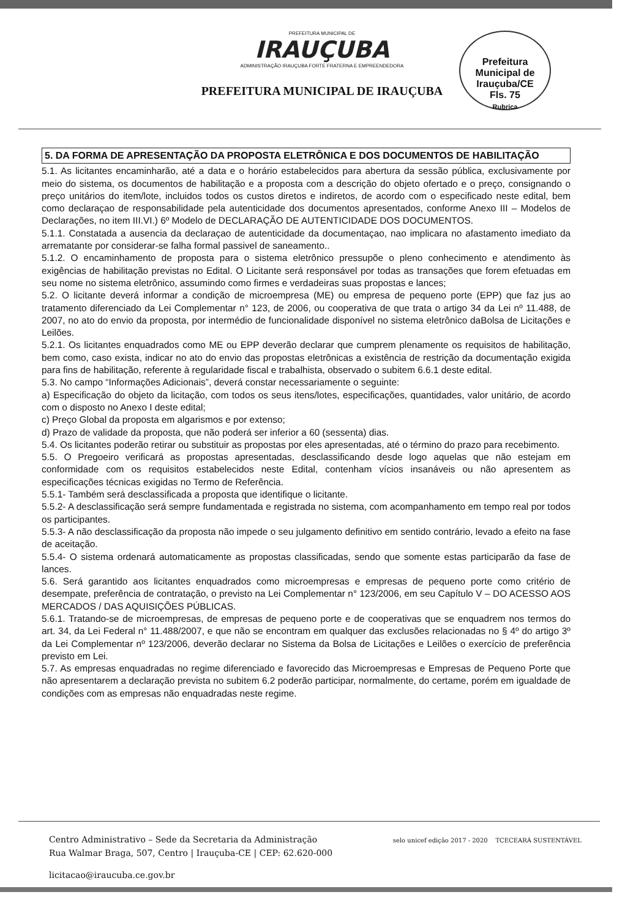PREFEITURA MUNICIPAL DE
IRAUÇUBA
ADMINISTRAÇÃO IRAUÇUBA FORTE FRATERNA E EMPREENDEDORA
PREFEITURA MUNICIPAL DE IRAUÇUBA
Prefeitura Municipal de Irauçuba/CE
Fls. 75
Rubrica
5. DA FORMA DE APRESENTAÇÃO DA PROPOSTA ELETRÔNICA E DOS DOCUMENTOS DE HABILITAÇÃO
5.1. As licitantes encaminharão, até a data e o horário estabelecidos para abertura da sessão pública, exclusivamente por meio do sistema, os documentos de habilitação e a proposta com a descrição do objeto ofertado e o preço, consignando o preço unitários do item/lote, incluidos todos os custos diretos e indiretos, de acordo com o especificado neste edital, bem como declaraçao de responsabilidade pela autenticidade dos documentos apresentados, conforme Anexo III – Modelos de Declarações, no item III.VI.) 6º Modelo de DECLARAÇÃO DE AUTENTICIDADE DOS DOCUMENTOS.
5.1.1. Constatada a ausencia da declaraçao de autenticidade da documentaçao, nao implicara no afastamento imediato da arrematante por considerar-se falha formal passivel de saneamento..
5.1.2. O encaminhamento de proposta para o sistema eletrônico pressupõe o pleno conhecimento e atendimento às exigências de habilitação previstas no Edital. O Licitante será responsável por todas as transações que forem efetuadas em seu nome no sistema eletrônico, assumindo como firmes e verdadeiras suas propostas e lances;
5.2. O licitante deverá informar a condição de microempresa (ME) ou empresa de pequeno porte (EPP) que faz jus ao tratamento diferenciado da Lei Complementar n° 123, de 2006, ou cooperativa de que trata o artigo 34 da Lei nº 11.488, de 2007, no ato do envio da proposta, por intermédio de funcionalidade disponível no sistema eletrônico daBolsa de Licitações e Leilões.
5.2.1. Os licitantes enquadrados como ME ou EPP deverão declarar que cumprem plenamente os requisitos de habilitação, bem como, caso exista, indicar no ato do envio das propostas eletrônicas a existência de restrição da documentação exigida para fins de habilitação, referente à regularidade fiscal e trabalhista, observado o subitem 6.6.1 deste edital.
5.3. No campo “Informações Adicionais”, deverá constar necessariamente o seguinte:
a) Especificação do objeto da licitação, com todos os seus itens/lotes, especificações, quantidades, valor unitário, de acordo com o disposto no Anexo I deste edital;
c) Preço Global da proposta em algarismos e por extenso;
d) Prazo de validade da proposta, que não poderá ser inferior a 60 (sessenta) dias.
5.4. Os licitantes poderão retirar ou substituir as propostas por eles apresentadas, até o término do prazo para recebimento.
5.5. O Pregoeiro verificará as propostas apresentadas, desclassificando desde logo aquelas que não estejam em conformidade com os requisitos estabelecidos neste Edital, contenham vícios insanáveis ou não apresentem as especificações técnicas exigidas no Termo de Referência.
5.5.1- Também será desclassificada a proposta que identifique o licitante.
5.5.2- A desclassificação será sempre fundamentada e registrada no sistema, com acompanhamento em tempo real por todos os participantes.
5.5.3- A não desclassificação da proposta não impede o seu julgamento definitivo em sentido contrário, levado a efeito na fase de aceitação.
5.5.4- O sistema ordenará automaticamente as propostas classificadas, sendo que somente estas participarão da fase de lances.
5.6. Será garantido aos licitantes enquadrados como microempresas e empresas de pequeno porte como critério de desempate, preferência de contratação, o previsto na Lei Complementar n° 123/2006, em seu Capítulo V – DO ACESSO AOS MERCADOS / DAS AQUISIÇÕES PÚBLICAS.
5.6.1. Tratando-se de microempresas, de empresas de pequeno porte e de cooperativas que se enquadrem nos termos do art. 34, da Lei Federal n° 11.488/2007, e que não se encontram em qualquer das exclusões relacionadas no § 4º do artigo 3º da Lei Complementar nº 123/2006, deverão declarar no Sistema da Bolsa de Licitações e Leilões o exercício de preferência previsto em Lei.
5.7. As empresas enquadradas no regime diferenciado e favorecido das Microempresas e Empresas de Pequeno Porte que não apresentarem a declaração prevista no subitem 6.2 poderão participar, normalmente, do certame, porém em igualdade de condições com as empresas não enquadradas neste regime.
Centro Administrativo – Sede da Secretaria da Administração
Rua Walmar Braga, 507, Centro | Irauçuba-CE | CEP: 62.620-000
licitacao@iraucuba.ce.gov.br
selo unicef edição 2017 - 2020 TCECEARÁ SUSTENTÁVEL